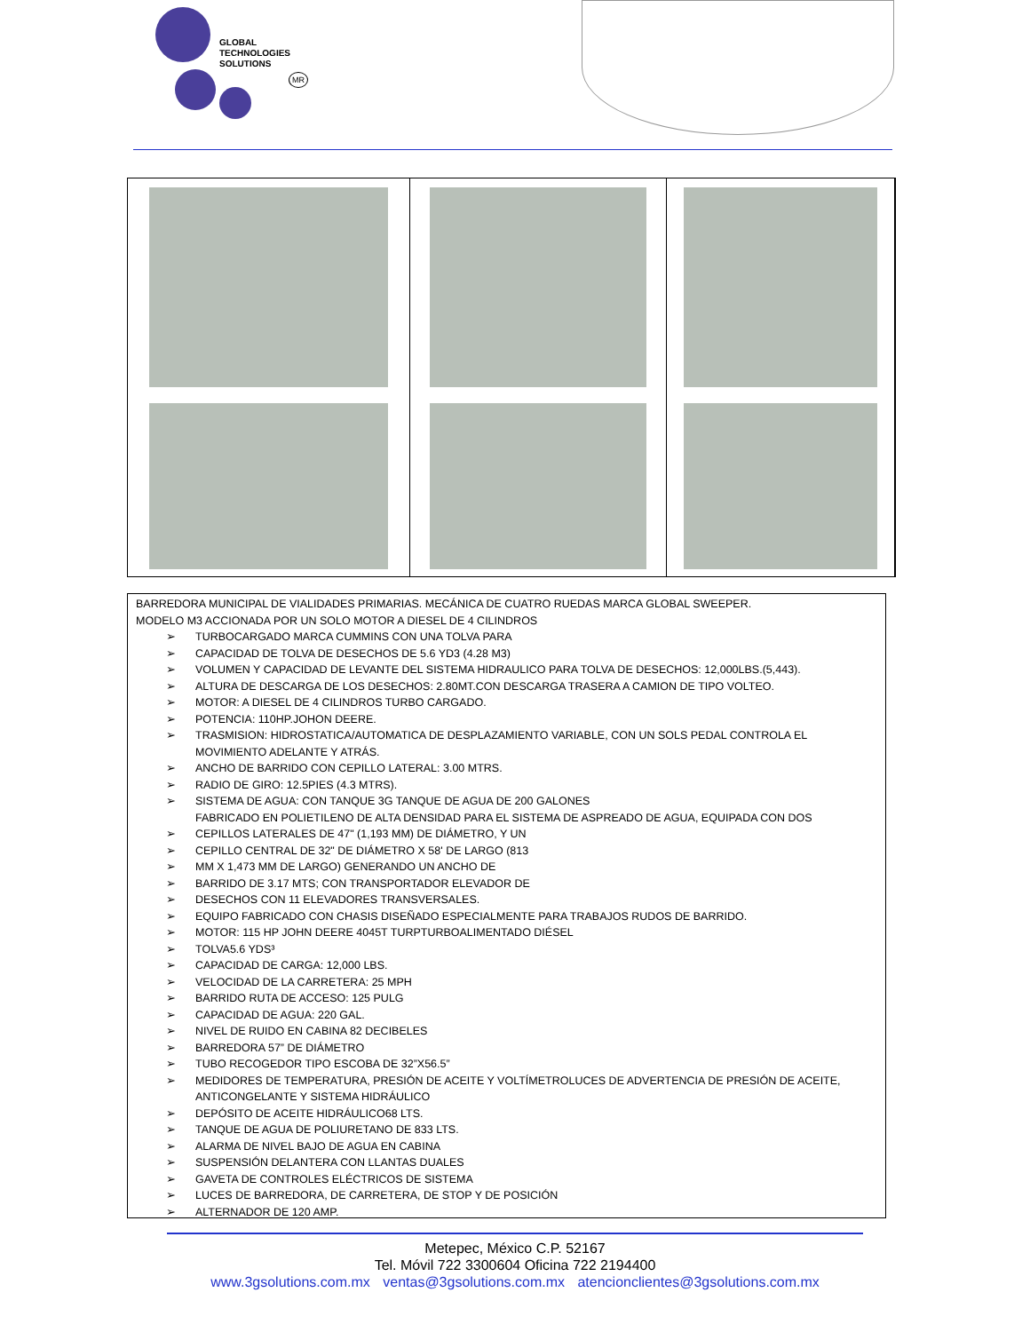GLOBAL
TECHNOLOGIES
SOLUTIONS
MR
BARREDORA MUNICIPAL DE VIALIDADES PRIMARIAS. MECÁNICA DE CUATRO RUEDAS MARCA GLOBAL SWEEPER.
MODELO M3 ACCIONADA POR UN SOLO MOTOR A DIESEL DE 4 CILINDROS
TURBOCARGADO MARCA CUMMINS CON UNA TOLVA PARA
CAPACIDAD DE TOLVA DE DESECHOS DE 5.6 YD3 (4.28 M3)
VOLUMEN Y CAPACIDAD DE LEVANTE DEL SISTEMA HIDRAULICO PARA TOLVA DE DESECHOS: 12,000LBS.(5,443).
ALTURA DE DESCARGA DE LOS DESECHOS: 2.80MT.CON DESCARGA TRASERA A CAMION DE TIPO VOLTEO.
MOTOR: A DIESEL DE 4 CILINDROS TURBO CARGADO.
POTENCIA: 110HP.JOHON DEERE.
TRASMISION: HIDROSTATICA/AUTOMATICA DE DESPLAZAMIENTO VARIABLE, CON UN SOLS PEDAL CONTROLA EL MOVIMIENTO ADELANTE Y ATRÁS.
ANCHO DE BARRIDO CON CEPILLO LATERAL: 3.00 MTRS.
RADIO DE GIRO: 12.5PIES (4.3 MTRS).
SISTEMA DE AGUA: CON TANQUE 3G TANQUE DE AGUA DE 200 GALONES
FABRICADO EN POLIETILENO DE ALTA DENSIDAD PARA EL SISTEMA DE ASPREADO DE AGUA, EQUIPADA CON DOS
CEPILLOS LATERALES DE 47" (1,193 MM) DE DIÁMETRO, Y UN
CEPILLO CENTRAL DE 32" DE DIÁMETRO X 58' DE LARGO (813
MM X 1,473 MM DE LARGO) GENERANDO UN ANCHO DE
BARRIDO DE 3.17 MTS; CON TRANSPORTADOR ELEVADOR DE
DESECHOS CON 11 ELEVADORES TRANSVERSALES.
EQUIPO FABRICADO CON CHASIS DISEÑADO ESPECIALMENTE PARA TRABAJOS RUDOS DE BARRIDO.
MOTOR: 115 HP JOHN DEERE 4045T TURPTURBOALIMENTADO DIÉSEL
TOLVA5.6 YDS³
CAPACIDAD DE CARGA: 12,000 LBS.
VELOCIDAD DE LA CARRETERA: 25 MPH
BARRIDO RUTA DE ACCESO: 125 PULG
CAPACIDAD DE AGUA: 220 GAL.
NIVEL DE RUIDO EN CABINA 82 DECIBELES
BARREDORA 57” DE DIÁMETRO
TUBO RECOGEDOR TIPO ESCOBA DE 32”X56.5”
MEDIDORES DE TEMPERATURA, PRESIÓN DE ACEITE Y VOLTÍMETROLUCES DE ADVERTENCIA DE PRESIÓN DE ACEITE, ANTICONGELANTE Y SISTEMA HIDRÁULICO
DEPÓSITO DE ACEITE HIDRÁULICO68 LTS.
TANQUE DE AGUA DE POLIURETANO DE 833 LTS.
ALARMA DE NIVEL BAJO DE AGUA EN CABINA
SUSPENSIÓN DELANTERA CON LLANTAS DUALES
GAVETA DE CONTROLES ELÉCTRICOS DE SISTEMA
LUCES DE BARREDORA, DE CARRETERA, DE STOP Y DE POSICIÓN
ALTERNADOR DE 120 AMP.
Metepec, México C.P. 52167
Tel. Móvil 722 3300604 Oficina 722 2194400
www.3gsolutions.com.mx ventas@3gsolutions.com.mx atencionclientes@3gsolutions.com.mx